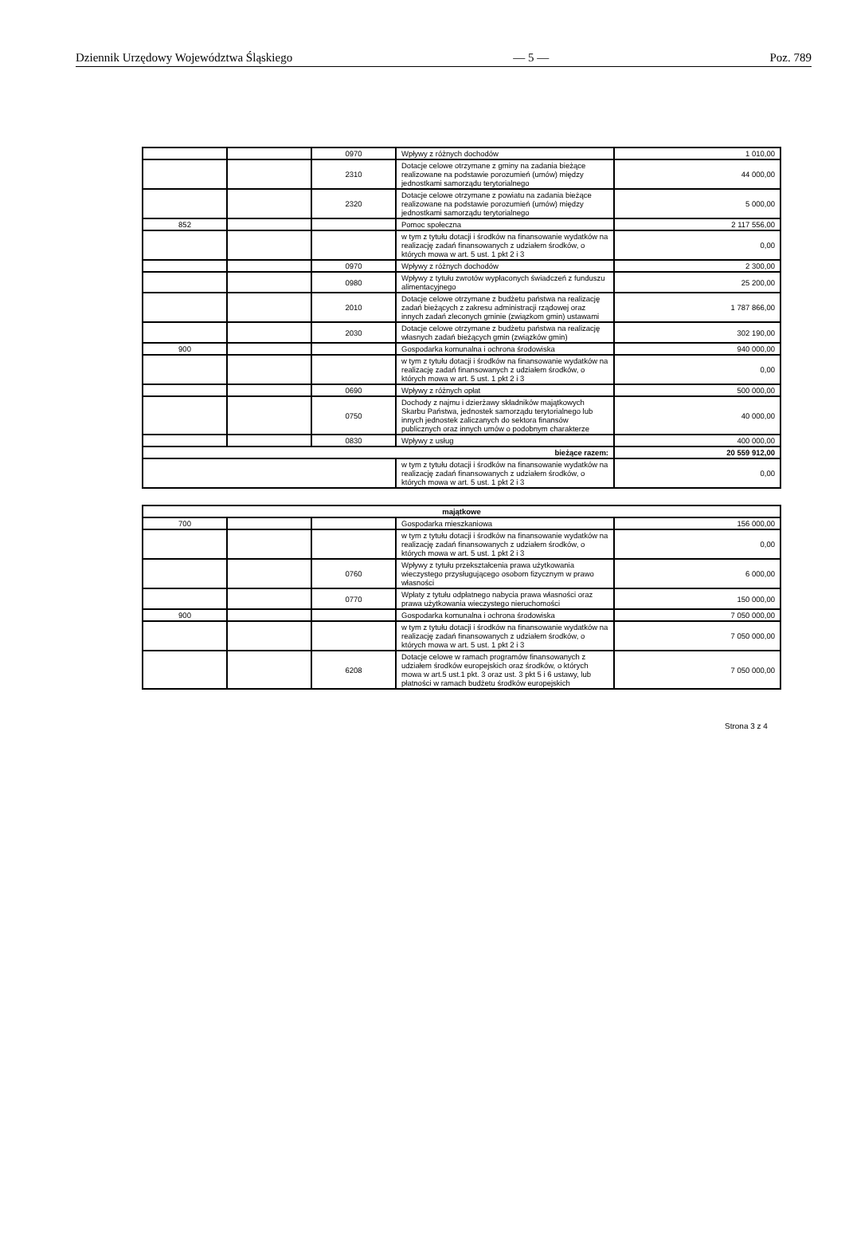Dziennik Urzędowy Województwa Śląskiego — 5 — Poz. 789
| | | 0970 | Wpływy z różnych dochodów | 1 010,00 |
| | | 2310 | Dotacje celowe otrzymane z gminy na zadania bieżące realizowane na podstawie porozumień (umów) między jednostkami samorządu terytorialnego | 44 000,00 |
| | | 2320 | Dotacje celowe otrzymane z powiatu na zadania bieżące realizowane na podstawie porozumień (umów) między jednostkami samorządu terytorialnego | 5 000,00 |
| 852 | | | Pomoc społeczna | 2 117 556,00 |
| | | | w tym z tytułu dotacji i środków na finansowanie wydatków na realizację zadań finansowanych z udziałem środków, o których mowa w art. 5 ust. 1 pkt 2 i 3 | 0,00 |
| | | 0970 | Wpływy z różnych dochodów | 2 300,00 |
| | | 0980 | Wpływy z tytułu zwrotów wypłaconych świadczeń z funduszu alimentacyjnego | 25 200,00 |
| | | 2010 | Dotacje celowe otrzymane z budżetu państwa na realizację zadań bieżących z zakresu administracji rządowej oraz innych zadań zleconych gminie (związkom gmin) ustawami | 1 787 866,00 |
| | | 2030 | Dotacje celowe otrzymane z budżetu państwa na realizację własnych zadań bieżących gmin (związków gmin) | 302 190,00 |
| 900 | | | Gospodarka komunalna i ochrona środowiska | 940 000,00 |
| | | | w tym z tytułu dotacji i środków na finansowanie wydatków na realizację zadań finansowanych z udziałem środków, o których mowa w art. 5 ust. 1 pkt 2 i 3 | 0,00 |
| | | 0690 | Wpływy z różnych opłat | 500 000,00 |
| | | 0750 | Dochody z najmu i dzierżawy składników majątkowych Skarbu Państwa, jednostek samorządu terytorialnego lub innych jednostek zaliczanych do sektora finansów publicznych oraz innych umów o podobnym charakterze | 40 000,00 |
| | | 0830 | Wpływy z usług | 400 000,00 |
| bieżące razem: | | | | 20 559 912,00 |
| | | | w tym z tytułu dotacji i środków na finansowanie wydatków na realizację zadań finansowanych z udziałem środków, o których mowa w art. 5 ust. 1 pkt 2 i 3 | 0,00 |
| majątkowe | | | | |
| 700 | | | Gospodarka mieszkaniowa | 156 000,00 |
| | | | w tym z tytułu dotacji i środków na finansowanie wydatków na realizację zadań finansowanych z udziałem środków, o których mowa w art. 5 ust. 1 pkt 2 i 3 | 0,00 |
| | | 0760 | Wpływy z tytułu przekształcenia prawa użytkowania wieczystego przysługującego osobom fizycznym w prawo własności | 6 000,00 |
| | | 0770 | Wpłaty z tytułu odpłatnego nabycia prawa własności oraz prawa użytkowania wieczystego nieruchomości | 150 000,00 |
| 900 | | | Gospodarka komunalna i ochrona środowiska | 7 050 000,00 |
| | | | w tym z tytułu dotacji i środków na finansowanie wydatków na realizację zadań finansowanych z udziałem środków, o których mowa w art. 5 ust. 1 pkt 2 i 3 | 7 050 000,00 |
| | | 6208 | Dotacje celowe w ramach programów finansowanych z udziałem środków europejskich oraz środków, o których mowa w art.5 ust.1 pkt. 3 oraz ust. 3 pkt 5 i 6 ustawy, lub płatności w ramach budżetu środków europejskich | 7 050 000,00 |
Strona 3 z 4